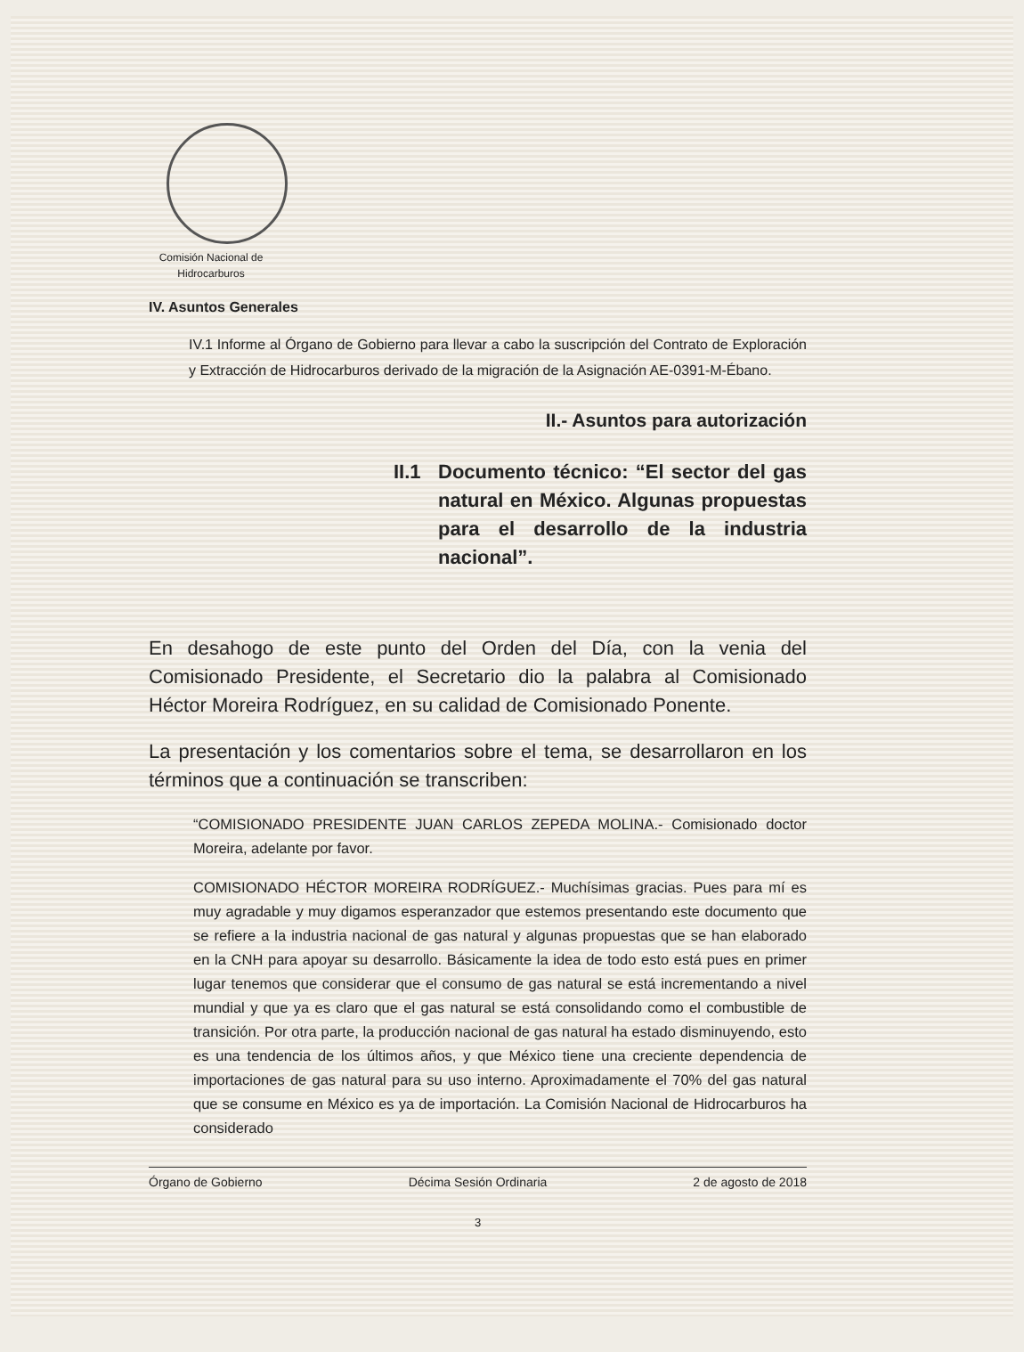Comisión Nacional de Hidrocarburos
IV. Asuntos Generales
IV.1 Informe al Órgano de Gobierno para llevar a cabo la suscripción del Contrato de Exploración y Extracción de Hidrocarburos derivado de la migración de la Asignación AE-0391-M-Ébano.
II.- Asuntos para autorización
II.1
Documento técnico: “El sector del gas natural en México. Algunas propuestas para el desarrollo de la industria nacional”.
En desahogo de este punto del Orden del Día, con la venia del Comisionado Presidente, el Secretario dio la palabra al Comisionado Héctor Moreira Rodríguez, en su calidad de Comisionado Ponente.
La presentación y los comentarios sobre el tema, se desarrollaron en los términos que a continuación se transcriben:
“COMISIONADO PRESIDENTE JUAN CARLOS ZEPEDA MOLINA.- Comisionado doctor Moreira, adelante por favor.
COMISIONADO HÉCTOR MOREIRA RODRÍGUEZ.- Muchísimas gracias. Pues para mí es muy agradable y muy digamos esperanzador que estemos presentando este documento que se refiere a la industria nacional de gas natural y algunas propuestas que se han elaborado en la CNH para apoyar su desarrollo. Básicamente la idea de todo esto está pues en primer lugar tenemos que considerar que el consumo de gas natural se está incrementando a nivel mundial y que ya es claro que el gas natural se está consolidando como el combustible de transición. Por otra parte, la producción nacional de gas natural ha estado disminuyendo, esto es una tendencia de los últimos años, y que México tiene una creciente dependencia de importaciones de gas natural para su uso interno. Aproximadamente el 70% del gas natural que se consume en México es ya de importación. La Comisión Nacional de Hidrocarburos ha considerado
Órgano de Gobierno Décima Sesión Ordinaria 2 de agosto de 2018
3